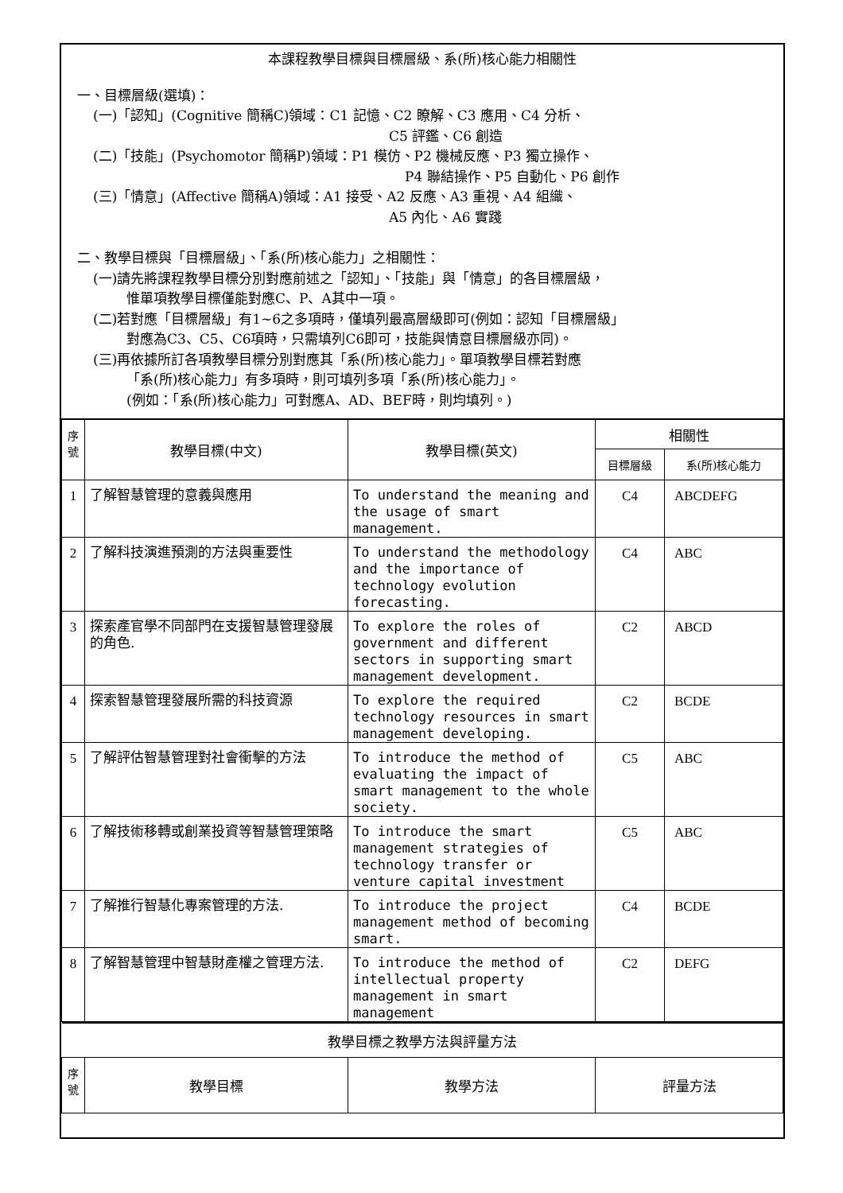本課程教學目標與目標層級、系(所)核心能力相關性
一、目標層級(選填)：
(一)「認知」(Cognitive 簡稱C)領域：C1 記憶、C2 瞭解、C3 應用、C4 分析、
C5 評鑑、C6 創造
(二)「技能」(Psychomotor 簡稱P)領域：P1 模仿、P2 機械反應、P3 獨立操作、
P4 聯結操作、P5 自動化、P6 創作
(三)「情意」(Affective 簡稱A)領域：A1 接受、A2 反應、A3 重視、A4 組織、
A5 內化、A6 實踐
二、教學目標與「目標層級」、「系(所)核心能力」之相關性：
(一)請先將課程教學目標分別對應前述之「認知」、「技能」與「情意」的各目標層級，
惟單項教學目標僅能對應C、P、A其中一項。
(二)若對應「目標層級」有1~6之多項時，僅填列最高層級即可(例如：認知「目標層級」
對應為C3、C5、C6項時，只需填列C6即可，技能與情意目標層級亦同)。
(三)再依據所訂各項教學目標分別對應其「系(所)核心能力」。單項教學目標若對應
「系(所)核心能力」有多項時，則可填列多項「系(所)核心能力」。
(例如：「系(所)核心能力」可對應A、AD、BEF時，則均填列。)
| 序 號 | 教學目標(中文) | 教學目標(英文) | 相關性 | |
| --- | --- | --- | --- | --- |
| | | | 目標層級 | 系(所)核心能力 |
| 1 | 了解智慧管理的意義與應用 | To understand the meaning and the usage of smart management. | C4 | ABCDEFG |
| 2 | 了解科技演進預測的方法與重要性 | To understand the methodology and the importance of technology evolution forecasting. | C4 | ABC |
| 3 | 探索產官學不同部門在支援智慧管理發展的角色. | To explore the roles of government and different sectors in supporting smart management development. | C2 | ABCD |
| 4 | 探索智慧管理發展所需的科技資源 | To explore the required technology resources in smart management developing. | C2 | BCDE |
| 5 | 了解評估智慧管理對社會衝擊的方法 | To introduce the method of evaluating the impact of smart management to the whole society. | C5 | ABC |
| 6 | 了解技術移轉或創業投資等智慧管理策略 | To introduce the smart management strategies of technology transfer or venture capital investment | C5 | ABC |
| 7 | 了解推行智慧化專案管理的方法. | To introduce the project management method of becoming smart. | C4 | BCDE |
| 8 | 了解智慧管理中智慧財產權之管理方法. | To introduce the method of intellectual property management in smart management | C2 | DEFG |
| 教學目標之教學方法與評量方法 | | | |
| --- | --- | --- | --- |
| 序 號 | 教學目標 | 教學方法 | 評量方法 |